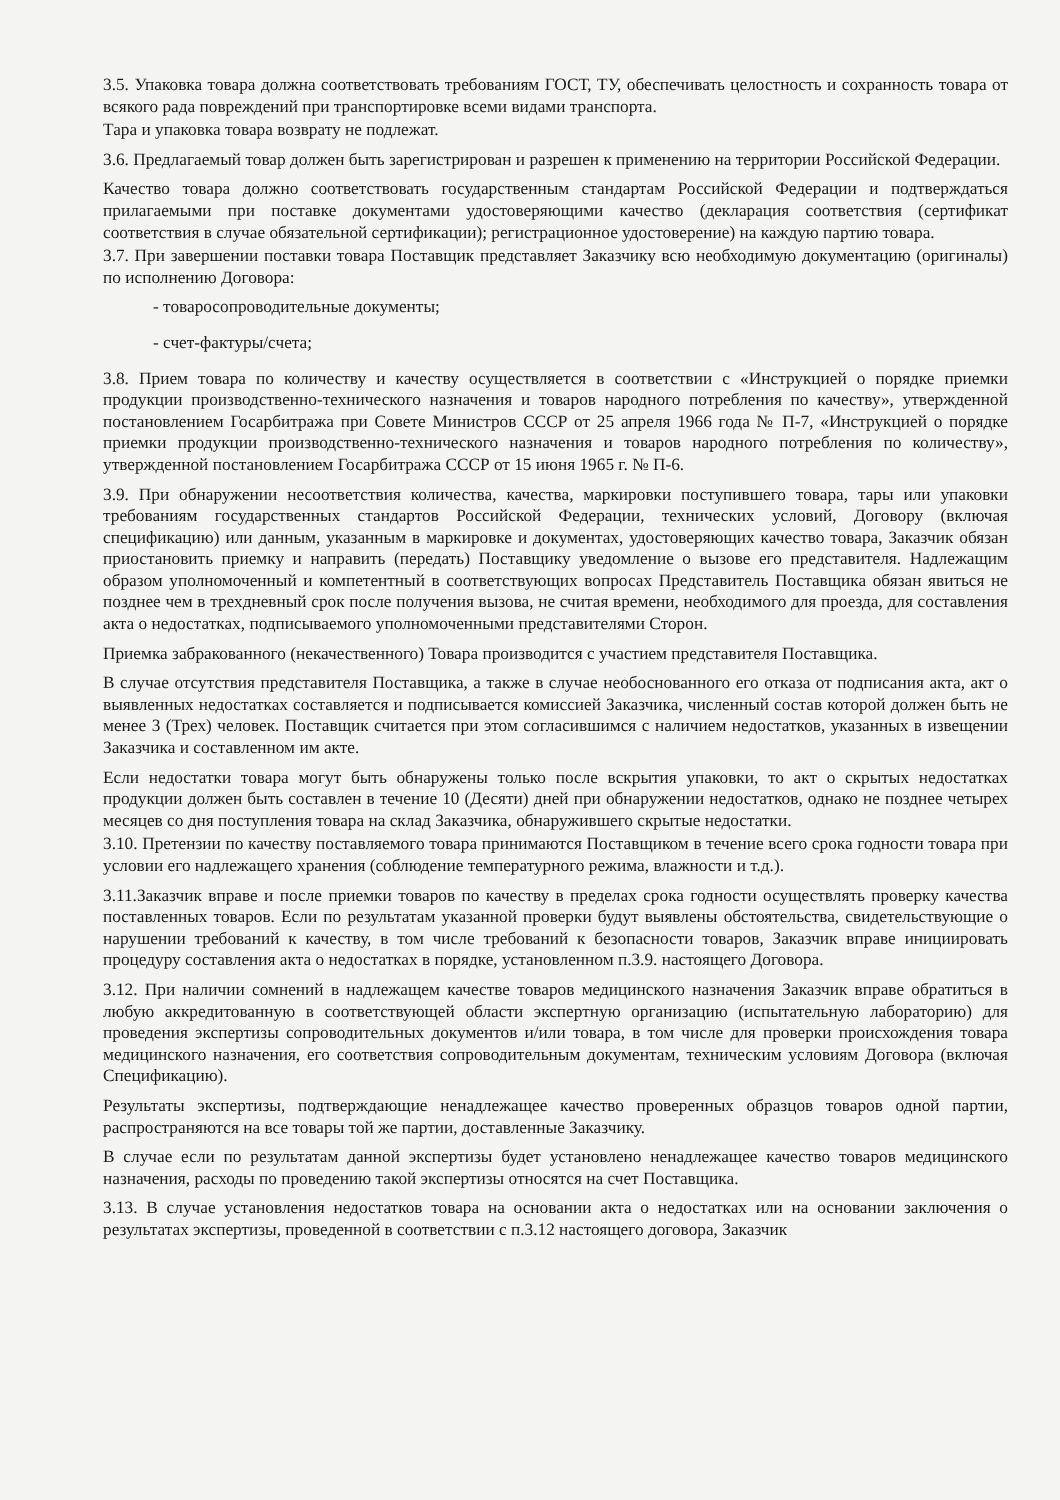3.5. Упаковка товара должна соответствовать требованиям ГОСТ, ТУ, обеспечивать целостность и сохранность товара от всякого рада повреждений при транспортировке всеми видами транспорта.
Тара и упаковка товара возврату не подлежат.
3.6. Предлагаемый товар должен быть зарегистрирован и разрешен к применению на территории Российской Федерации.
Качество товара должно соответствовать государственным стандартам Российской Федерации и подтверждаться прилагаемыми при поставке документами удостоверяющими качество (декларация соответствия (сертификат соответствия в случае обязательной сертификации); регистрационное удостоверение) на каждую партию товара.
3.7. При завершении поставки товара Поставщик представляет Заказчику всю необходимую документацию (оригиналы) по исполнению Договора:
- товаросопроводительные документы;
- счет-фактуры/счета;
3.8. Прием товара по количеству и качеству осуществляется в соответствии с «Инструкцией о порядке приемки продукции производственно-технического назначения и товаров народного потребления по качеству», утвержденной постановлением Госарбитража при Совете Министров СССР от 25 апреля 1966 года № П-7, «Инструкцией о порядке приемки продукции производственно-технического назначения и товаров народного потребления по количеству», утвержденной постановлением Госарбитража СССР от 15 июня 1965 г. № П-6.
3.9. При обнаружении несоответствия количества, качества, маркировки поступившего товара, тары или упаковки требованиям государственных стандартов Российской Федерации, технических условий, Договору (включая спецификацию) или данным, указанным в маркировке и документах, удостоверяющих качество товара, Заказчик обязан приостановить приемку и направить (передать) Поставщику уведомление о вызове его представителя. Надлежащим образом уполномоченный и компетентный в соответствующих вопросах Представитель Поставщика обязан явиться не позднее чем в трехдневный срок после получения вызова, не считая времени, необходимого для проезда, для составления акта о недостатках, подписываемого уполномоченными представителями Сторон.
Приемка забракованного (некачественного) Товара производится с участием представителя Поставщика.
В случае отсутствия представителя Поставщика, а также в случае необоснованного его отказа от подписания акта, акт о выявленных недостатках составляется и подписывается комиссией Заказчика, численный состав которой должен быть не менее 3 (Трех) человек. Поставщик считается при этом согласившимся с наличием недостатков, указанных в извещении Заказчика и составленном им акте.
Если недостатки товара могут быть обнаружены только после вскрытия упаковки, то акт о скрытых недостатках продукции должен быть составлен в течение 10 (Десяти) дней при обнаружении недостатков, однако не позднее четырех месяцев со дня поступления товара на склад Заказчика, обнаружившего скрытые недостатки.
3.10. Претензии по качеству поставляемого товара принимаются Поставщиком в течение всего срока годности товара при условии его надлежащего хранения (соблюдение температурного режима, влажности и т.д.).
3.11.Заказчик вправе и после приемки товаров по качеству в пределах срока годности осуществлять проверку качества поставленных товаров. Если по результатам указанной проверки будут выявлены обстоятельства, свидетельствующие о нарушении требований к качеству, в том числе требований к безопасности товаров, Заказчик вправе инициировать процедуру составления акта о недостатках в порядке, установленном п.3.9. настоящего Договора.
3.12. При наличии сомнений в надлежащем качестве товаров медицинского назначения Заказчик вправе обратиться в любую аккредитованную в соответствующей области экспертную организацию (испытательную лабораторию) для проведения экспертизы сопроводительных документов и/или товара, в том числе для проверки происхождения товара медицинского назначения, его соответствия сопроводительным документам, техническим условиям Договора (включая Спецификацию).
Результаты экспертизы, подтверждающие ненадлежащее качество проверенных образцов товаров одной партии, распространяются на все товары той же партии, доставленные Заказчику.
В случае если по результатам данной экспертизы будет установлено ненадлежащее качество товаров медицинского назначения, расходы по проведению такой экспертизы относятся на счет Поставщика.
3.13. В случае установления недостатков товара на основании акта о недостатках или на основании заключения о результатах экспертизы, проведенной в соответствии с п.3.12 настоящего договора, Заказчик